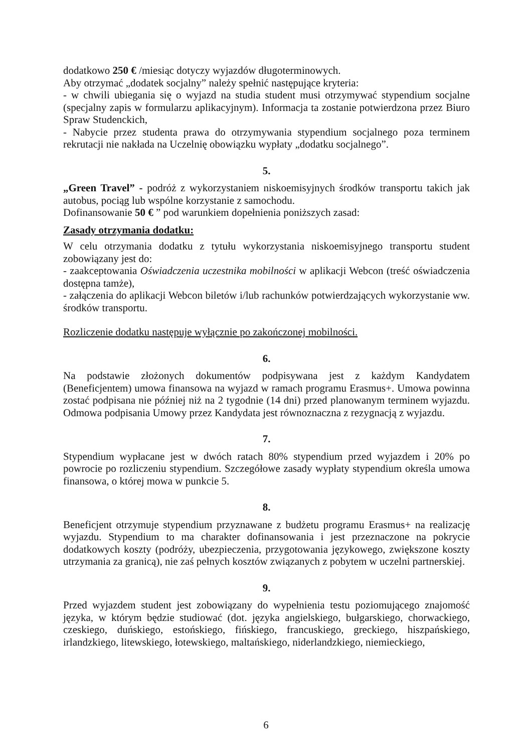dodatkowo 250 € /miesiąc dotyczy wyjazdów długoterminowych.
Aby otrzymać „dodatek socjalny” należy spełnić następujące kryteria:
- w chwili ubiegania się o wyjazd na studia student musi otrzymywać stypendium socjalne (specjalny zapis w formularzu aplikacyjnym). Informacja ta zostanie potwierdzona przez Biuro Spraw Studenckich,
- Nabycie przez studenta prawa do otrzymywania stypendium socjalnego poza terminem rekrutacji nie nakłada na Uczelnię obowiązku wypłaty „dodatku socjalnego”.
5.
„Green Travel” - podróż z wykorzystaniem niskoemisyjnych środków transportu takich jak autobus, pociąg lub wspólne korzystanie z samochodu.
Dofinansowanie 50 € ” pod warunkiem dopełnienia poniższych zasad:
Zasady otrzymania dodatku:
W celu otrzymania dodatku z tytułu wykorzystania niskoemisyjnego transportu student zobowiązany jest do:
- zaakceptowania Oświadczenia uczestnika mobilności w aplikacji Webcon (treść oświadczenia dostępna tamże),
- załączenia do aplikacji Webcon biletów i/lub rachunków potwierdzających wykorzystanie ww. środków transportu.
Rozliczenie dodatku następuje wyłącznie po zakończonej mobilności.
6.
Na podstawie złożonych dokumentów podpisywana jest z każdym Kandydatem (Beneficjentem) umowa finansowa na wyjazd w ramach programu Erasmus+. Umowa powinna zostać podpisana nie później niż na 2 tygodnie (14 dni) przed planowanym terminem wyjazdu. Odmowa podpisania Umowy przez Kandydata jest równoznaczna z rezygnacją z wyjazdu.
7.
Stypendium wypłacane jest w dwóch ratach 80% stypendium przed wyjazdem i 20% po powrocie po rozliczeniu stypendium. Szczegółowe zasady wypłaty stypendium określa umowa finansowa, o której mowa w punkcie 5.
8.
Beneficjent otrzymuje stypendium przyznawane z budżetu programu Erasmus+ na realizację wyjazdu. Stypendium to ma charakter dofinansowania i jest przeznaczone na pokrycie dodatkowych koszty (podróży, ubezpieczenia, przygotowania językowego, zwiększone koszty utrzymania za granicą), nie zaś pełnych kosztów związanych z pobytem w uczelni partnerskiej.
9.
Przed wyjazdem student jest zobowiązany do wypełnienia testu poziomującego znajomość języka, w którym będzie studiować (dot. języka angielskiego, bułgarskiego, chorwackiego, czeskiego, duńskiego, estońskiego, fińskiego, francuskiego, greckiego, hiszpańskiego, irlandzkiego, litewskiego, łotewskiego, maltańskiego, niderlandzkiego, niemieckiego,
6